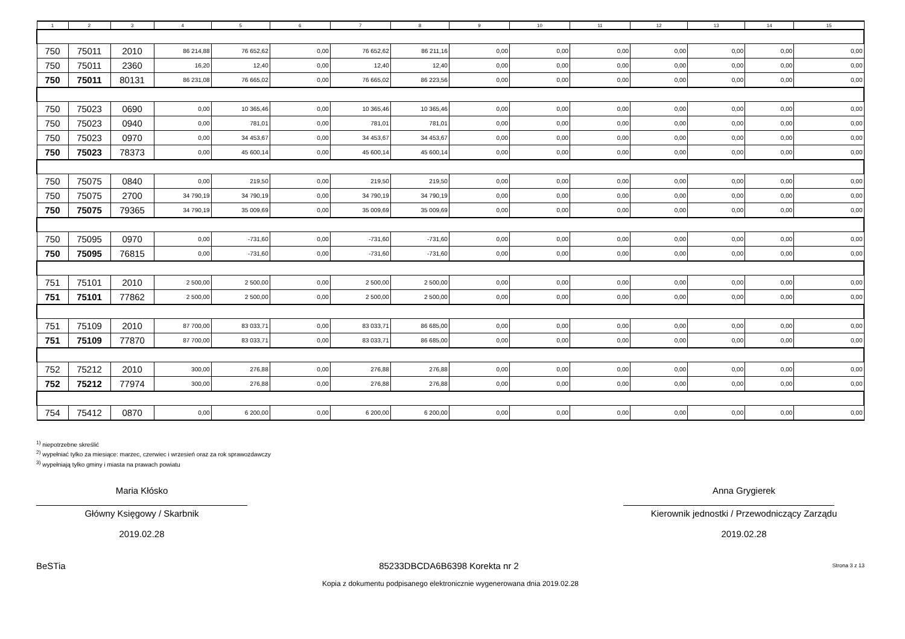| 1 | 2 | 3 | 4 | 5 | 6 | 7 | 8 | 9 | 10 | 11 | 12 | 13 | 14 | 15 |
| --- | --- | --- | --- | --- | --- | --- | --- | --- | --- | --- | --- | --- | --- | --- |
| 750 | 75011 | 2010 | 86 214,88 | 76 652,62 | 0,00 | 76 652,62 | 86 211,16 | 0,00 | 0,00 | 0,00 | 0,00 | 0,00 | 0,00 | 0,00 |
| 750 | 75011 | 2360 | 16,20 | 12,40 | 0,00 | 12,40 | 12,40 | 0,00 | 0,00 | 0,00 | 0,00 | 0,00 | 0,00 | 0,00 |
| 750 | 75011 | 80131 | 86 231,08 | 76 665,02 | 0,00 | 76 665,02 | 86 223,56 | 0,00 | 0,00 | 0,00 | 0,00 | 0,00 | 0,00 | 0,00 |
| 750 | 75023 | 0690 | 0,00 | 10 365,46 | 0,00 | 10 365,46 | 10 365,46 | 0,00 | 0,00 | 0,00 | 0,00 | 0,00 | 0,00 | 0,00 |
| 750 | 75023 | 0940 | 0,00 | 781,01 | 0,00 | 781,01 | 781,01 | 0,00 | 0,00 | 0,00 | 0,00 | 0,00 | 0,00 | 0,00 |
| 750 | 75023 | 0970 | 0,00 | 34 453,67 | 0,00 | 34 453,67 | 34 453,67 | 0,00 | 0,00 | 0,00 | 0,00 | 0,00 | 0,00 | 0,00 |
| 750 | 75023 | 78373 | 0,00 | 45 600,14 | 0,00 | 45 600,14 | 45 600,14 | 0,00 | 0,00 | 0,00 | 0,00 | 0,00 | 0,00 | 0,00 |
| 750 | 75075 | 0840 | 0,00 | 219,50 | 0,00 | 219,50 | 219,50 | 0,00 | 0,00 | 0,00 | 0,00 | 0,00 | 0,00 | 0,00 |
| 750 | 75075 | 2700 | 34 790,19 | 34 790,19 | 0,00 | 34 790,19 | 34 790,19 | 0,00 | 0,00 | 0,00 | 0,00 | 0,00 | 0,00 | 0,00 |
| 750 | 75075 | 79365 | 34 790,19 | 35 009,69 | 0,00 | 35 009,69 | 35 009,69 | 0,00 | 0,00 | 0,00 | 0,00 | 0,00 | 0,00 | 0,00 |
| 750 | 75095 | 0970 | 0,00 | -731,60 | 0,00 | -731,60 | -731,60 | 0,00 | 0,00 | 0,00 | 0,00 | 0,00 | 0,00 | 0,00 |
| 750 | 75095 | 76815 | 0,00 | -731,60 | 0,00 | -731,60 | -731,60 | 0,00 | 0,00 | 0,00 | 0,00 | 0,00 | 0,00 | 0,00 |
| 751 | 75101 | 2010 | 2 500,00 | 2 500,00 | 0,00 | 2 500,00 | 2 500,00 | 0,00 | 0,00 | 0,00 | 0,00 | 0,00 | 0,00 | 0,00 |
| 751 | 75101 | 77862 | 2 500,00 | 2 500,00 | 0,00 | 2 500,00 | 2 500,00 | 0,00 | 0,00 | 0,00 | 0,00 | 0,00 | 0,00 | 0,00 |
| 751 | 75109 | 2010 | 87 700,00 | 83 033,71 | 0,00 | 83 033,71 | 86 685,00 | 0,00 | 0,00 | 0,00 | 0,00 | 0,00 | 0,00 | 0,00 |
| 751 | 75109 | 77870 | 87 700,00 | 83 033,71 | 0,00 | 83 033,71 | 86 685,00 | 0,00 | 0,00 | 0,00 | 0,00 | 0,00 | 0,00 | 0,00 |
| 752 | 75212 | 2010 | 300,00 | 276,88 | 0,00 | 276,88 | 276,88 | 0,00 | 0,00 | 0,00 | 0,00 | 0,00 | 0,00 | 0,00 |
| 752 | 75212 | 77974 | 300,00 | 276,88 | 0,00 | 276,88 | 276,88 | 0,00 | 0,00 | 0,00 | 0,00 | 0,00 | 0,00 | 0,00 |
| 754 | 75412 | 0870 | 0,00 | 6 200,00 | 0,00 | 6 200,00 | 6 200,00 | 0,00 | 0,00 | 0,00 | 0,00 | 0,00 | 0,00 | 0,00 |
<sup>1)</sup> niepotrzebne skreślić
<sup>2)</sup> wypełniać tylko za miesiące: marzec, czerwiec i wrzesień oraz za rok sprawozdawczy
<sup>3)</sup> wypełniają tylko gminy i miasta na prawach powiatu
Maria Kłósko
Główny Księgowy / Skarbnik
2019.02.28
Anna Grygierek
Kierownik jednostki / Przewodniczący Zarządu
2019.02.28
BeSTia 85233DBCDA6B6398 Korekta nr 2 Strona 3 z 13
Kopia z dokumentu podpisanego elektronicznie wygenerowana dnia 2019.02.28